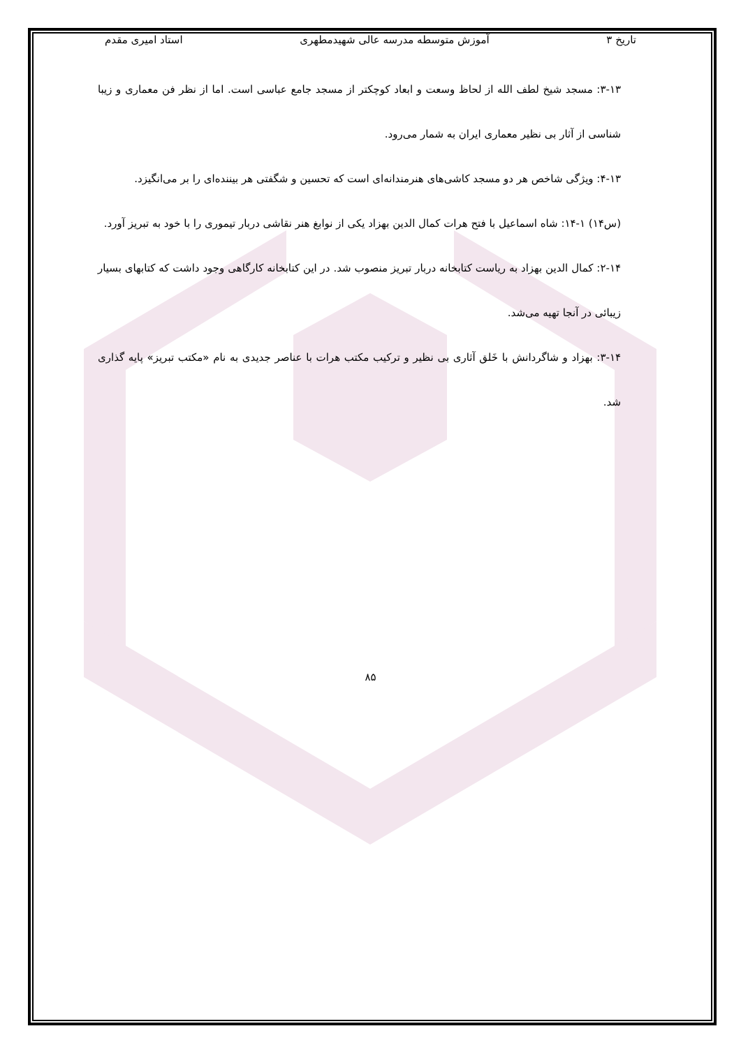تاریخ ۳ آموزش متوسطه مدرسه عالی شهیدمطهری استاد امیری مقدم
۳-۱۳: مسجد شیخ لطف الله از لحاظ وسعت و ابعاد کوچکتر از مسجد جامع عباسی است. اما از نظر فن معماری و زیبا شناسی از آثار بی نظیر معماری ایران به شمار می‌رود.
۴-۱۳: ویژگی شاخص هر دو مسجد کاشی‌های هنرمندانه‌ای است که تحسین و شگفتی هر بیننده‌ای را بر می‌انگیزد.
(س۱۴) ۱-۱۴: شاه اسماعیل با فتح هرات کمال الدین بهزاد یکی از نوابغ هنر نقاشی دربار تیموری را با خود به تبریز آورد.
۲-۱۴: کمال الدین بهزاد به ریاست کتابخانه دربار تبریز منصوب شد. در این کتابخانه کارگاهی وجود داشت که کتابهای بسیار زیبائی در آنجا تهیه می‌شد.
۳-۱۴: بهزاد و شاگردانش با خَلق آثاری بی نظیر و ترکیب مکتب هرات با عناصر جدیدی به نام «مکتب تبریز» پایه گذاری شد.
۸۵